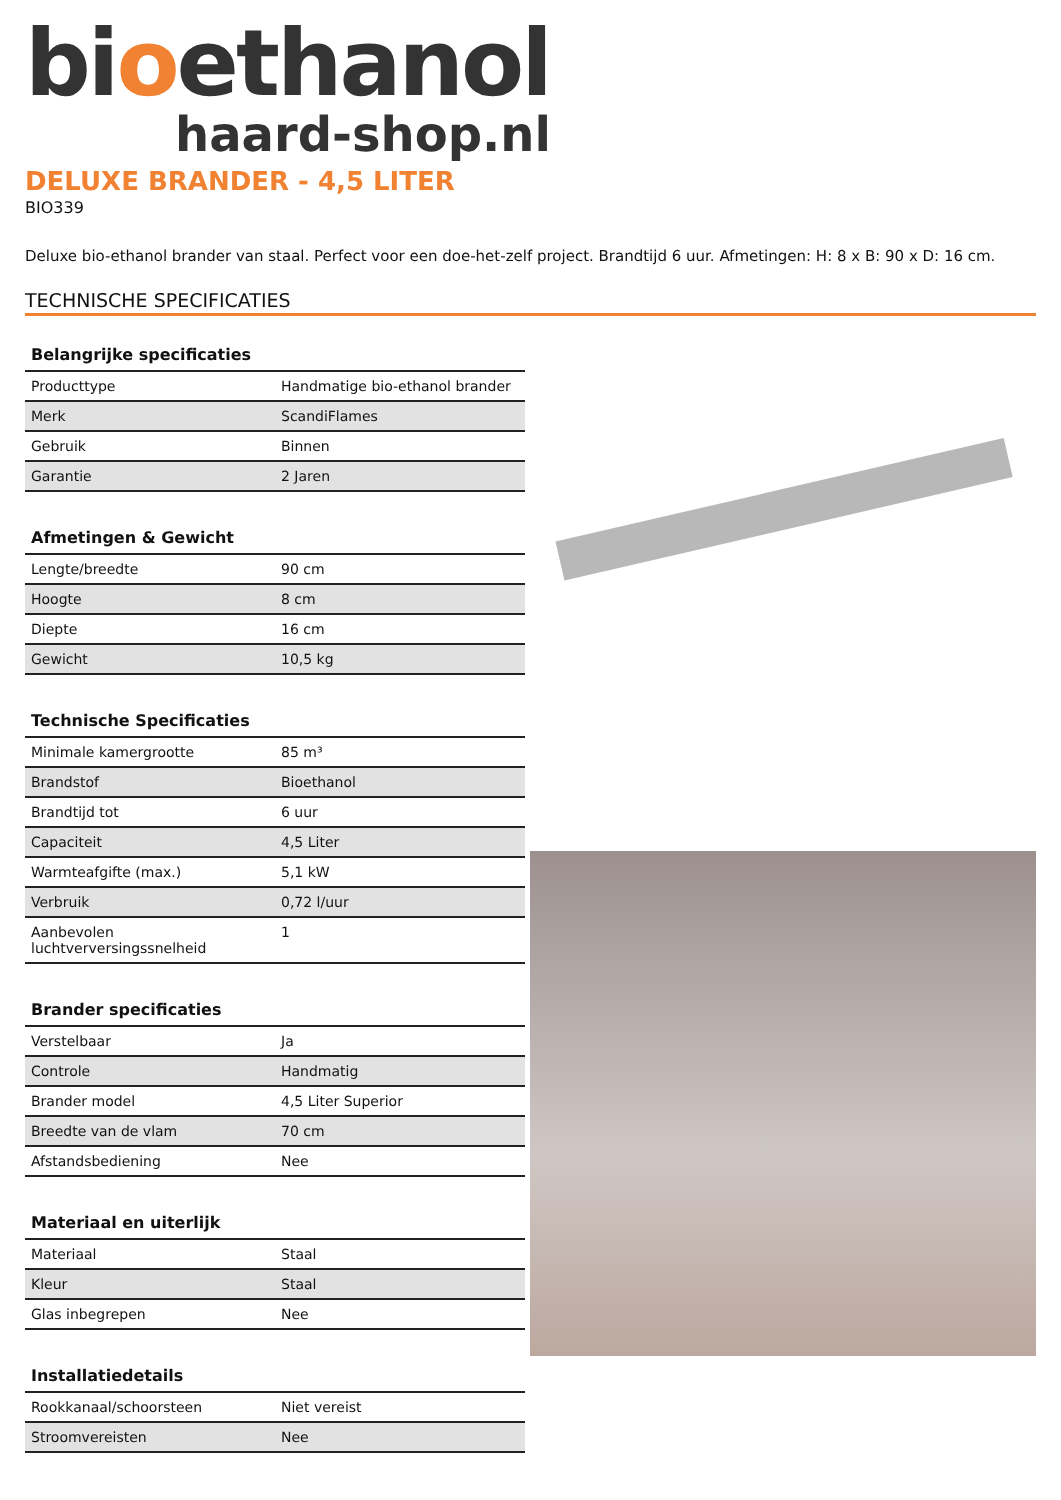bioethanol
haard-shop.nl
DELUXE BRANDER - 4,5 LITER
BIO339
Deluxe bio-ethanol brander van staal. Perfect voor een doe-het-zelf project. Brandtijd 6 uur. Afmetingen: H: 8 x B: 90 x D: 16 cm.
TECHNISCHE SPECIFICATIES
| Belangrijke specificaties | |
| --- | --- |
| Producttype | Handmatige bio-ethanol brander |
| Merk | ScandiFlames |
| Gebruik | Binnen |
| Garantie | 2 Jaren |
| Afmetingen & Gewicht | |
| --- | --- |
| Lengte/breedte | 90 cm |
| Hoogte | 8 cm |
| Diepte | 16 cm |
| Gewicht | 10,5 kg |
| Technische Specificaties | |
| --- | --- |
| Minimale kamergrootte | 85 m³ |
| Brandstof | Bioethanol |
| Brandtijd tot | 6 uur |
| Capaciteit | 4,5 Liter |
| Warmteafgifte (max.) | 5,1 kW |
| Verbruik | 0,72 l/uur |
| Aanbevolen luchtverversingssnelheid | 1 |
| Brander specificaties | |
| --- | --- |
| Verstelbaar | Ja |
| Controle | Handmatig |
| Brander model | 4,5 Liter Superior |
| Breedte van de vlam | 70 cm |
| Afstandsbediening | Nee |
| Materiaal en uiterlijk | |
| --- | --- |
| Materiaal | Staal |
| Kleur | Staal |
| Glas inbegrepen | Nee |
| Installatiedetails | |
| --- | --- |
| Rookkanaal/schoorsteen | Niet vereist |
| Stroomvereisten | Nee |